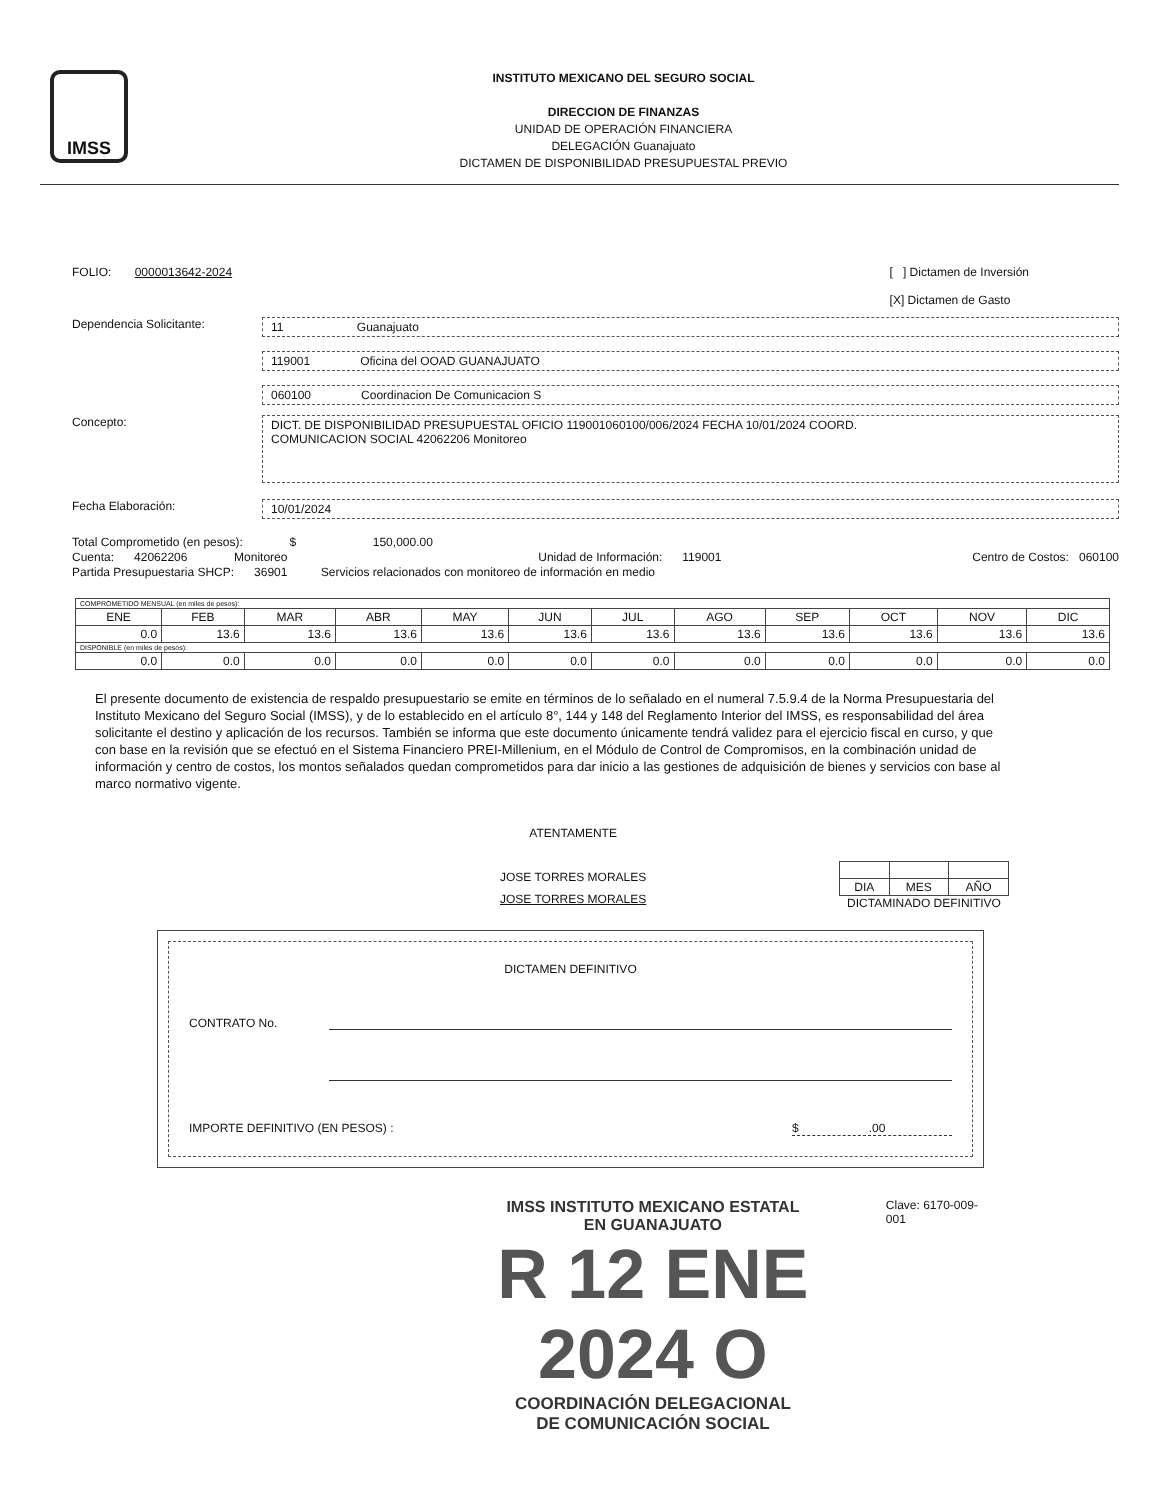IMSS
INSTITUTO MEXICANO DEL SEGURO SOCIAL
DIRECCION DE FINANZAS
UNIDAD DE OPERACIÓN FINANCIERA
DELEGACIÓN Guanajuato
DICTAMEN DE DISPONIBILIDAD PRESUPUESTAL PREVIO
FOLIO: 0000013642-2024 [ ] Dictamen de Inversión
[X] Dictamen de Gasto
Dependencia Solicitante: 11 Guanajuato
119001 Oficina del OOAD GUANAJUATO
060100 Coordinacion De Comunicacion S
Concepto:
DICT. DE DISPONIBILIDAD PRESUPUESTAL OFICIO 119001060100/006/2024 FECHA 10/01/2024 COORD.
COMUNICACION SOCIAL 42062206 Monitoreo
Fecha Elaboración: 10/01/2024
Total Comprometido (en pesos): $ 150,000.00
Cuenta: 42062206 Monitoreo Unidad de Información: 119001 Centro de Costos: 060100
Partida Presupuestaria SHCP: 36901 Servicios relacionados con monitoreo de información en medio
| COMPROMETIDO MENSUAL (en miles de pesos): | | | | | | | | | | | |
| ENE | FEB | MAR | ABR | MAY | JUN | JUL | AGO | SEP | OCT | NOV | DIC |
| 0.0 | 13.6 | 13.6 | 13.6 | 13.6 | 13.6 | 13.6 | 13.6 | 13.6 | 13.6 | 13.6 | 13.6 |
| DISPONIBLE (en miles de pesos): | | | | | | | | | | | |
| 0.0 | 0.0 | 0.0 | 0.0 | 0.0 | 0.0 | 0.0 | 0.0 | 0.0 | 0.0 | 0.0 | 0.0 |
El presente documento de existencia de respaldo presupuestario se emite en términos de lo señalado en el numeral 7.5.9.4 de la Norma Presupuestaria del Instituto Mexicano del Seguro Social (IMSS), y de lo establecido en el artículo 8°, 144 y 148 del Reglamento Interior del IMSS, es responsabilidad del área solicitante el destino y aplicación de los recursos. También se informa que este documento únicamente tendrá validez para el ejercicio fiscal en curso, y que con base en la revisión que se efectuó en el Sistema Financiero PREI-Millenium, en el Módulo de Control de Compromisos, en la combinación unidad de información y centro de costos, los montos señalados quedan comprometidos para dar inicio a las gestiones de adquisición de bienes y servicios con base al marco normativo vigente.
ATENTAMENTE
JOSE TORRES MORALES
JOSE TORRES MORALES
| DIA | MES | AÑO |
DICTAMINADO DEFINITIVO
DICTAMEN DEFINITIVO
CONTRATO No.
IMPORTE DEFINITIVO (EN PESOS) : $ .00
IMSS INSTITUTO MEXICANO ESTATAL
EN GUANAJUATO
R 12 ENE 2024 O
COORDINACIÓN DELEGACIONAL
DE COMUNICACIÓN SOCIAL
Clave: 6170-009-001